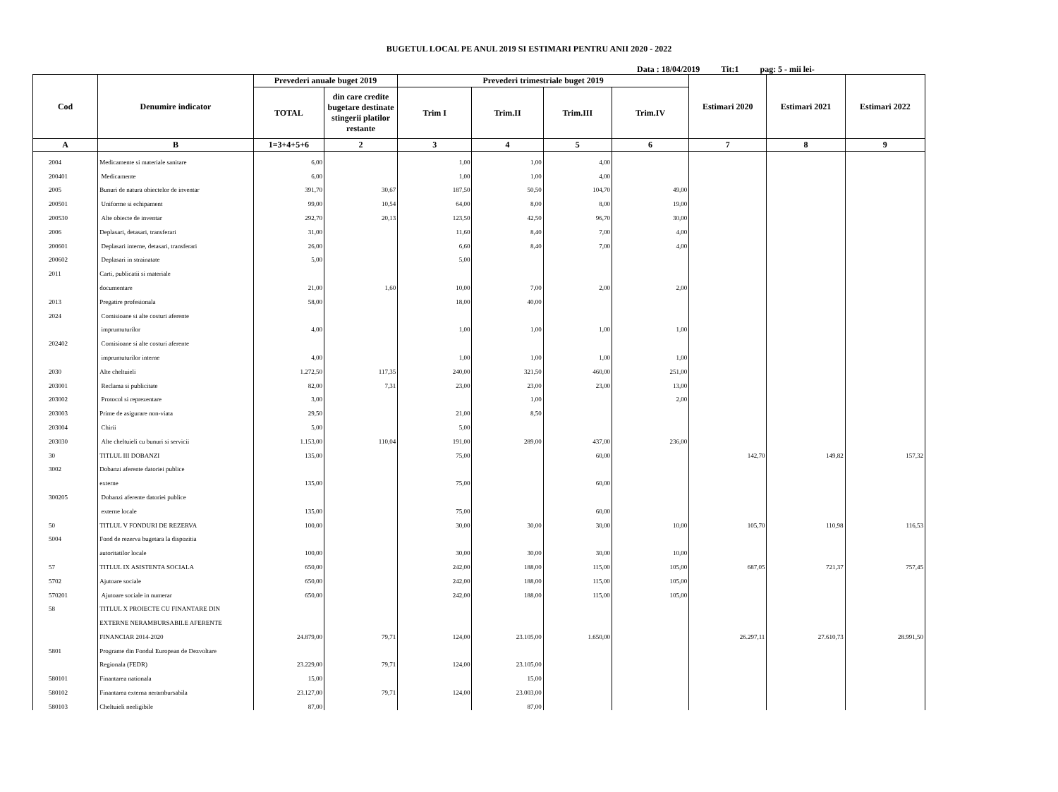BUGETUL LOCAL PE ANUL 2019 SI ESTIMARI PENTRU ANII 2020 - 2022
Data : 18/04/2019 Tit:1 pag: 5 - mii lei-
| Cod | Denumire indicator | Prevederi anuale buget 2019 | | Prevederi trimestriale buget 2019 | | | | Estimari 2020 | Estimari 2021 | Estimari 2022 |
| --- | --- | --- | --- | --- | --- | --- | --- | --- | --- | --- |
| | | TOTAL | din care credite bugetare destinate stingerii platilor restante | Trim I | Trim.II | Trim.III | Trim.IV | | | |
| A | B | 1=3+4+5+6 | 2 | 3 | 4 | 5 | 6 | 7 | 8 | 9 |
| 2004 | Medicamente si materiale sanitare | 6,00 | | 1,00 | 1,00 | 4,00 | | | | |
| 200401 | Medicamente | 6,00 | | 1,00 | 1,00 | 4,00 | | | | |
| 2005 | Bunuri de natura obiectelor de inventar | 391,70 | 30,67 | 187,50 | 50,50 | 104,70 | 49,00 | | | |
| 200501 | Uniforme si echipament | 99,00 | 10,54 | 64,00 | 8,00 | 8,00 | 19,00 | | | |
| 200530 | Alte obiecte de inventar | 292,70 | 20,13 | 123,50 | 42,50 | 96,70 | 30,00 | | | |
| 2006 | Deplasari, detasari, transferari | 31,00 | | 11,60 | 8,40 | 7,00 | 4,00 | | | |
| 200601 | Deplasari interne, detasari, transferari | 26,00 | | 6,60 | 8,40 | 7,00 | 4,00 | | | |
| 200602 | Deplasari in strainatate | 5,00 | | 5,00 | | | | | | |
| 2011 | Carti, publicatii si materiale | | | | | | | | | |
| | documentare | 21,00 | 1,60 | 10,00 | 7,00 | 2,00 | 2,00 | | | |
| 2013 | Pregatire profesionala | 58,00 | | 18,00 | 40,00 | | | | | |
| 2024 | Comisioane si alte costuri aferente | | | | | | | | | |
| | imprumuturilor | 4,00 | | 1,00 | 1,00 | 1,00 | 1,00 | | | |
| 202402 | Comisioane si alte costuri aferente | | | | | | | | | |
| | imprumuturilor interne | 4,00 | | 1,00 | 1,00 | 1,00 | 1,00 | | | |
| 2030 | Alte cheltuieli | 1.272,50 | 117,35 | 240,00 | 321,50 | 460,00 | 251,00 | | | |
| 203001 | Reclama si publicitate | 82,00 | 7,31 | 23,00 | 23,00 | 23,00 | 13,00 | | | |
| 203002 | Protocol si reprezentare | 3,00 | | | 1,00 | | 2,00 | | | |
| 203003 | Prime de asigurare non-viata | 29,50 | | 21,00 | 8,50 | | | | | |
| 203004 | Chirii | 5,00 | | 5,00 | | | | | | |
| 203030 | Alte cheltuieli cu bunuri si servicii | 1.153,00 | 110,04 | 191,00 | 289,00 | 437,00 | 236,00 | | | |
| 30 | TITLUL III DOBANZI | 135,00 | | 75,00 | | 60,00 | | 142,70 | 149,82 | 157,32 |
| 3002 | Dobanzi aferente datoriei publice | | | | | | | | | |
| | externe | 135,00 | | 75,00 | | 60,00 | | | | |
| 300205 | Dobanzi aferente datoriei publice | | | | | | | | | |
| | externe locale | 135,00 | | 75,00 | | 60,00 | | | | |
| 50 | TITLUL V FONDURI DE REZERVA | 100,00 | | 30,00 | 30,00 | 30,00 | 10,00 | 105,70 | 110,98 | 116,53 |
| 5004 | Fond de rezerva bugetara la dispozitia | | | | | | | | | |
| | autoritatilor locale | 100,00 | | 30,00 | 30,00 | 30,00 | 10,00 | | | |
| 57 | TITLUL IX ASISTENTA SOCIALA | 650,00 | | 242,00 | 188,00 | 115,00 | 105,00 | 687,05 | 721,37 | 757,45 |
| 5702 | Ajutoare sociale | 650,00 | | 242,00 | 188,00 | 115,00 | 105,00 | | | |
| 570201 | Ajutoare sociale in numerar | 650,00 | | 242,00 | 188,00 | 115,00 | 105,00 | | | |
| 58 | TITLUL X PROIECTE CU FINANTARE DIN | | | | | | | | | |
| | EXTERNE NERAMBURSABILE AFERENTE | | | | | | | | | |
| | FINANCIAR 2014-2020 | 24.879,00 | 79,71 | 124,00 | 23.105,00 | 1.650,00 | | 26.297,11 | 27.610,73 | 28.991,50 |
| 5801 | Programe din Fondul European de Dezvoltare | | | | | | | | | |
| | Regionala (FEDR) | 23.229,00 | 79,71 | 124,00 | 23.105,00 | | | | | |
| 580101 | Finantarea nationala | 15,00 | | | 15,00 | | | | | |
| 580102 | Finantarea externa nerambursabila | 23.127,00 | 79,71 | 124,00 | 23.003,00 | | | | | |
| 580103 | Cheltuieli neeligibile | 87,00 | | | 87,00 | | | | | |